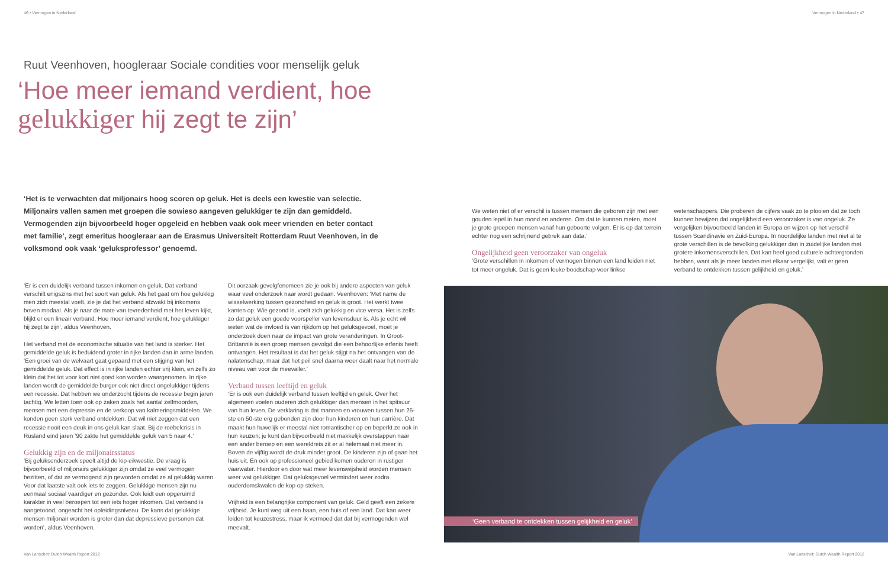46 • Vermogen in Nederland
Ruut Veenhoven, hoogleraar Sociale condities voor menselijk geluk
‘Hoe meer iemand verdient, hoe gelukkiger hij zegt te zijn’
‘Het is te verwachten dat miljonairs hoog scoren op geluk. Het is deels een kwestie van selectie. Miljonairs vallen samen met groepen die sowieso aangeven gelukkiger te zijn dan gemiddeld. Vermogenden zijn bijvoorbeeld hoger opgeleid en hebben vaak ook meer vrienden en beter contact met familie’, zegt emeritus hoogleraar aan de Erasmus Universiteit Rotterdam Ruut Veenhoven, in de volksmond ook vaak ‘geluksprofessor’ genoemd.
‘Er is een duidelijk verband tussen inkomen en geluk. Dat verband verschilt enigszins met het soort van geluk. Als het gaat om hoe gelukkig men zich meestal voelt, zie je dat het verband afzwakt bij inkomens boven modaal. Als je naar de mate van tevredenheid met het leven kijkt, blijkt er een lineair verband. Hoe meer iemand verdient, hoe gelukkiger hij zegt te zijn’, aldus Veenhoven.
Het verband met de economische situatie van het land is sterker. Het gemiddelde geluk is beduidend groter in rijke landen dan in arme landen. ‘Een groei van de welvaart gaat gepaard met een stijging van het gemiddelde geluk. Dat effect is in rijke landen echter vrij klein, en zelfs zo klein dat het tot voor kort niet goed kon worden waargenomen. In rijke landen wordt de gemiddelde burger ook niet direct ongelukkiger tijdens een recessie. Dat hebben we onderzocht tijdens de recessie begin jaren tachtig. We letten toen ook op zaken zoals het aantal zelfmoorden, mensen met een depressie en de verkoop van kalmeringsmiddelen. We konden geen sterk verband ontdekken. Dat wil niet zeggen dat een recessie nooit een deuk in ons geluk kan slaat. Bij de roebelcrisis in Rusland eind jaren ’90 zakte het gemiddelde geluk van 5 naar 4.’
Gelukkig zijn en de miljonairsstatus
‘Bij geluksonderzoek speelt altijd de kip-eikwestie. De vraag is bijvoorbeeld of miljonairs gelukkiger zijn omdat ze veel vermogen bezitten, of dat ze vermogend zijn geworden omdat ze al gelukkig waren. Voor dat laatste valt ook iets te zeggen. Gelukkige mensen zijn nu eenmaal sociaal vaardiger en gezonder. Ook leidt een opgeruimd karakter in veel beroepen tot een iets hoger inkomen. Dat verband is aangetoond, ongeacht het opleidingsniveau. De kans dat gelukkige mensen miljonair worden is groter dan dat depressieve personen dat worden’, aldus Veenhoven.
Dit oorzaak-gevolgfenomeen zie je ook bij andere aspecten van geluk waar veel onderzoek naar wordt gedaan. Veenhoven: ‘Met name de wisselwerking tussen gezondheid en geluk is groot. Het werkt twee kanten op. Wie gezond is, voelt zich gelukkig en vice versa. Het is zelfs zo dat geluk een goede voorspeller van levensduur is. Als je echt wil weten wat de invloed is van rijkdom op het geluksgevoel, moet je onderzoek doen naar de impact van grote veranderingen. In Groot-Brittannië is een groep mensen gevolgd die een behoorlijke erfenis heeft ontvangen. Het resultaat is dat het geluk stijgt na het ontvangen van de nalatenschap, maar dat het peil snel daarna weer daalt naar het normale niveau van voor de meevaller.’
Verband tussen leeftijd en geluk
‘Er is ook een duidelijk verband tussen leeftijd en geluk. Over het algemeen voelen ouderen zich gelukkiger dan mensen in het spitsuur van hun leven. De verklaring is dat mannen en vrouwen tussen hun 25-ste en 50-ste erg gebonden zijn door hun kinderen en hun carrière. Dat maakt hun huwelijk er meestal niet romantischer op en beperkt ze ook in hun keuzen; je kunt dan bijvoorbeeld niet makkelijk overstappen naar een ander beroep en een wereldreis zit er al helemaal niet meer in. Boven de vijftig wordt de druk minder groot. De kinderen zijn of gaan het huis uit. En ook op professioneel gebied komen ouderen in rustiger vaarwater. Hierdoor en door wat meer levenswijsheid worden mensen weer wat gelukkiger. Dat geluksgevoel vermindert weer zodra ouderdomskwalen de kop op steken.
Vrijheid is een belangrijke component van geluk. Geld geeft een zekere vrijheid. Je kunt weg uit een baan, een huis of een land. Dat kan weer leiden tot keuzestress, maar ik vermoed dat dat bij vermogenden wel meevalt.
Van Lanschot: Dutch Wealth Report 2012
Vermogen in Nederland • 47
We weten niet of er verschil is tussen mensen die geboren zijn met een gouden lepel in hun mond en anderen. Om dat te kunnen meten, moet je grote groepen mensen vanaf hun geboorte volgen. Er is op dat terrein echter nog een schrijnend gebrek aan data.’
Ongelijkheid geen veroorzaker van ongeluk
‘Grote verschillen in inkomen of vermogen binnen een land leiden niet tot meer ongeluk. Dat is geen leuke boodschap voor linkse
wetenschappers. Die proberen de cijfers vaak zo te plooien dat ze toch kunnen bewijzen dat ongelijkheid een veroorzaker is van ongeluk. Ze vergelijken bijvoorbeeld landen in Europa en wijzen op het verschil tussen Scandinavië en Zuid-Europa. In noordelijke landen met niet al te grote verschillen is de bevolking gelukkiger dan in zuidelijke landen met grotere inkomensverschillen. Dat kan heel goed culturele achtergronden hebben, want als je meer landen met elkaar vergelijkt, valt er geen verband te ontdekken tussen gelijkheid en geluk.’
‘Geen verband te ontdekken tussen gelijkheid en geluk’
Van Lanschot: Dutch Wealth Report 2012